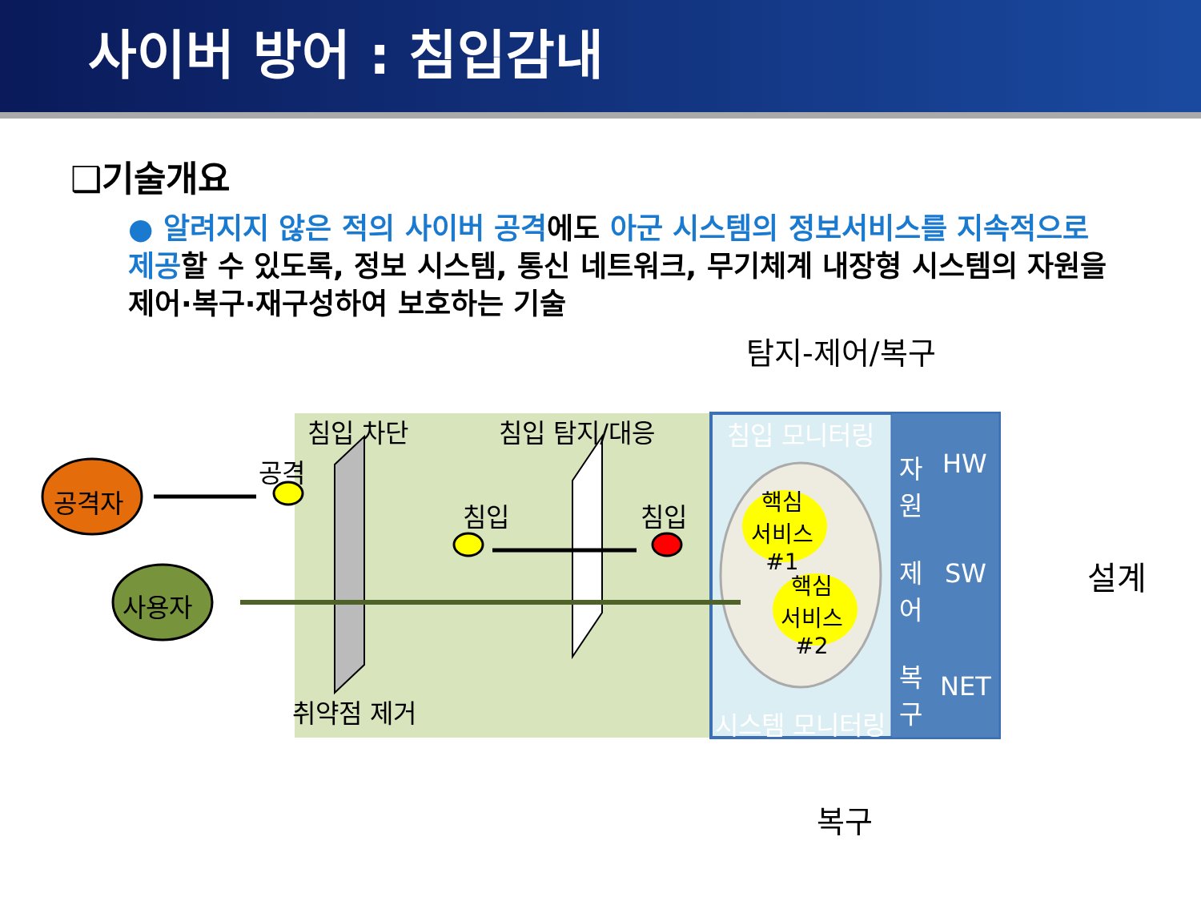사이버 방어 : 침입감내
❑기술개요
● 알려지지 않은 적의 사이버 공격에도 아군 시스템의 정보서비스를 지속적으로 제공할 수 있도록, 정보 시스템, 통신 네트워크, 무기체계 내장형 시스템의 자원을 제어·복구·재구성하여 보호하는 기술
탐지-제어/복구
침입 차단 침입 탐지/대응 침입 모니터링
자
원
제
어
복
구
HW
SW
NET
공격
공격자 침입 침입
핵심
서비스
#1
핵심
서비스
#2
설계
사용자
취약점 제거 시스템 모니터링
복구